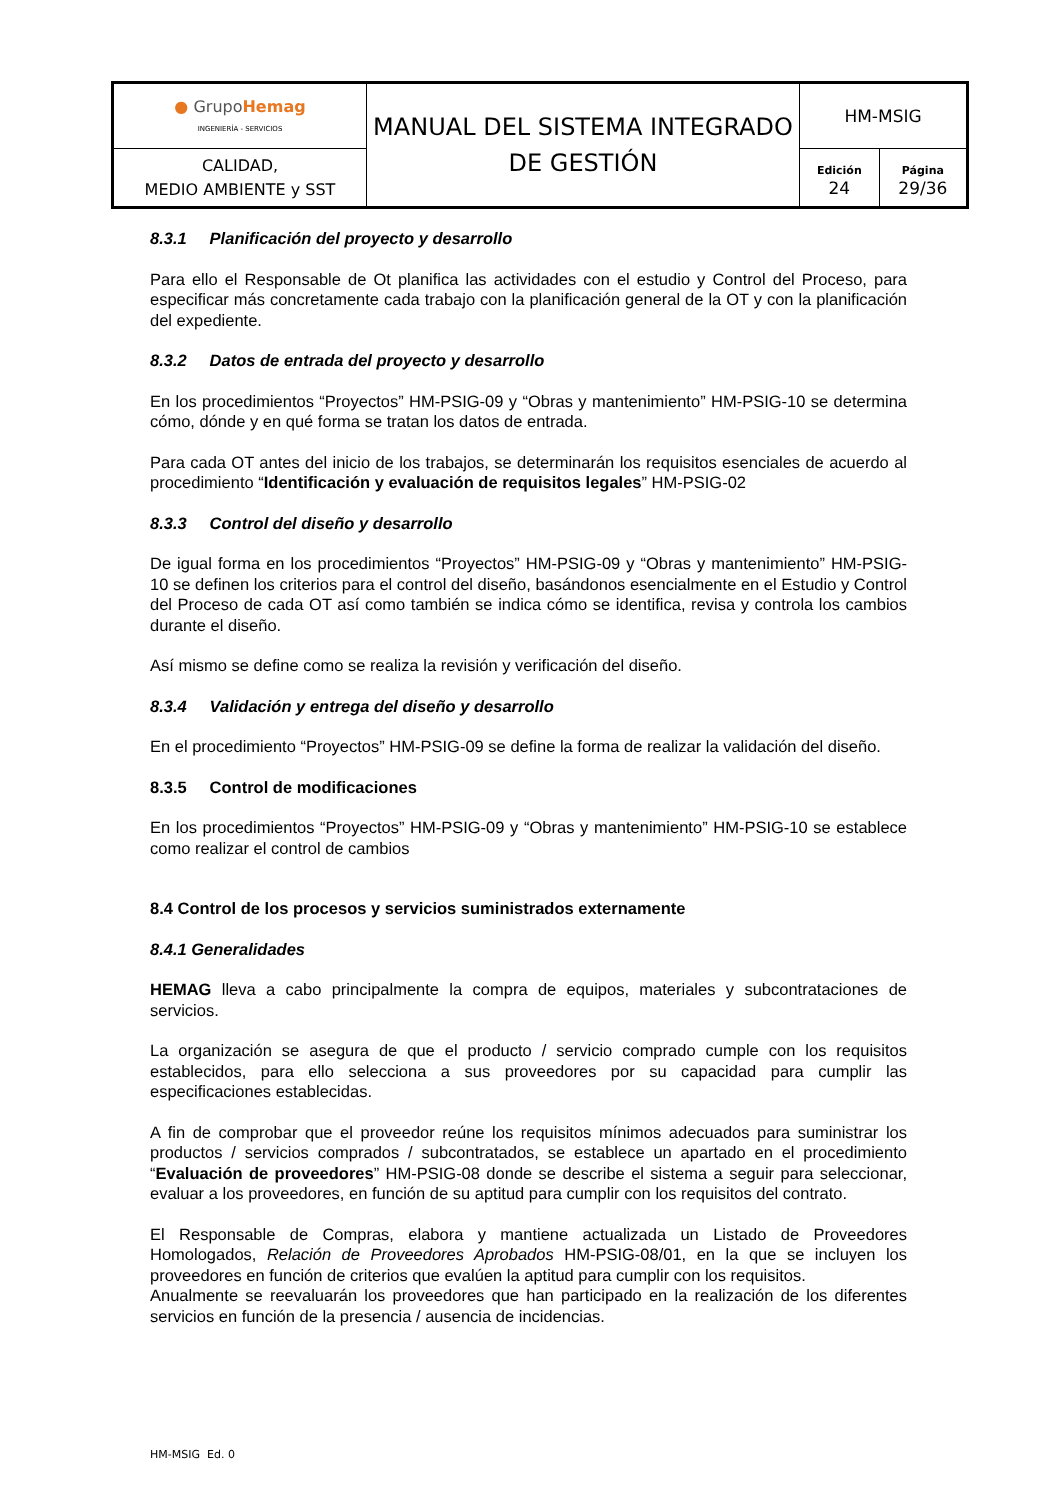| ● Grupo Hemag INGENIERÍA - SERVICIOS | MANUAL DEL SISTEMA INTEGRADO DE GESTIÓN | HM-MSIG | |
| CALIDAD, MEDIO AMBIENTE y SST | | Edición 24 | Página 29/36 |
8.3.1 Planificación del proyecto y desarrollo
Para ello el Responsable de Ot planifica las actividades con el estudio y Control del Proceso, para especificar más concretamente cada trabajo con la planificación general de la OT y con la planificación del expediente.
8.3.2 Datos de entrada del proyecto y desarrollo
En los procedimientos “Proyectos” HM-PSIG-09 y “Obras y mantenimiento” HM-PSIG-10 se determina cómo, dónde y en qué forma se tratan los datos de entrada.
Para cada OT antes del inicio de los trabajos, se determinarán los requisitos esenciales de acuerdo al procedimiento “Identificación y evaluación de requisitos legales” HM-PSIG-02
8.3.3 Control del diseño y desarrollo
De igual forma en los procedimientos “Proyectos” HM-PSIG-09 y “Obras y mantenimiento” HM-PSIG-10 se definen los criterios para el control del diseño, basándonos esencialmente en el Estudio y Control del Proceso de cada OT así como también se indica cómo se identifica, revisa y controla los cambios durante el diseño.
Así mismo se define como se realiza la revisión y verificación del diseño.
8.3.4 Validación y entrega del diseño y desarrollo
En el procedimiento “Proyectos” HM-PSIG-09 se define la forma de realizar la validación del diseño.
8.3.5 Control de modificaciones
En los procedimientos “Proyectos” HM-PSIG-09 y “Obras y mantenimiento” HM-PSIG-10 se establece como realizar el control de cambios
8.4 Control de los procesos y servicios suministrados externamente
8.4.1 Generalidades
HEMAG lleva a cabo principalmente la compra de equipos, materiales y subcontrataciones de servicios.
La organización se asegura de que el producto / servicio comprado cumple con los requisitos establecidos, para ello selecciona a sus proveedores por su capacidad para cumplir las especificaciones establecidas.
A fin de comprobar que el proveedor reúne los requisitos mínimos adecuados para suministrar los productos / servicios comprados / subcontratados, se establece un apartado en el procedimiento “Evaluación de proveedores” HM-PSIG-08 donde se describe el sistema a seguir para seleccionar, evaluar a los proveedores, en función de su aptitud para cumplir con los requisitos del contrato.
El Responsable de Compras, elabora y mantiene actualizada un Listado de Proveedores Homologados, Relación de Proveedores Aprobados HM-PSIG-08/01, en la que se incluyen los proveedores en función de criterios que evalúen la aptitud para cumplir con los requisitos.
Anualmente se reevaluarán los proveedores que han participado en la realización de los diferentes servicios en función de la presencia / ausencia de incidencias.
HM-MSIG Ed. 0